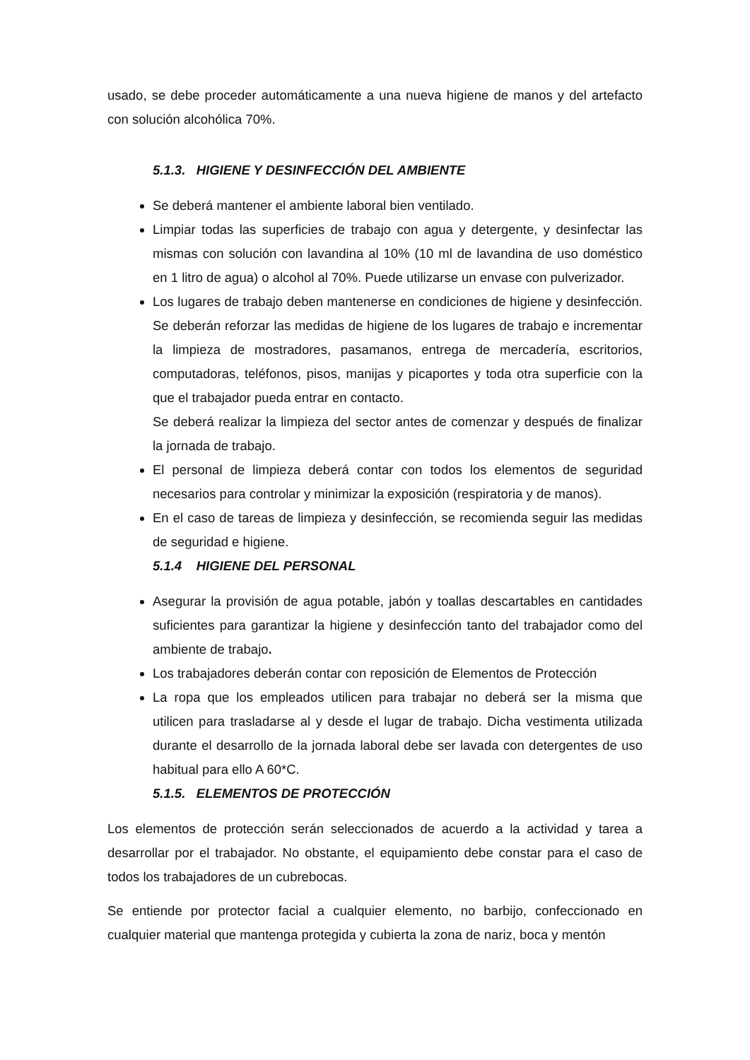usado, se debe proceder automáticamente a una nueva higiene de manos y del artefacto con solución alcohólica 70%.
5.1.3. HIGIENE Y DESINFECCIÓN DEL AMBIENTE
Se deberá mantener el ambiente laboral bien ventilado.
Limpiar todas las superficies de trabajo con agua y detergente, y desinfectar las mismas con solución con lavandina al 10% (10 ml de lavandina de uso doméstico en 1 litro de agua) o alcohol al 70%. Puede utilizarse un envase con pulverizador.
Los lugares de trabajo deben mantenerse en condiciones de higiene y desinfección. Se deberán reforzar las medidas de higiene de los lugares de trabajo e incrementar la limpieza de mostradores, pasamanos, entrega de mercadería, escritorios, computadoras, teléfonos, pisos, manijas y picaportes y toda otra superficie con la que el trabajador pueda entrar en contacto.
Se deberá realizar la limpieza del sector antes de comenzar y después de finalizar la jornada de trabajo.
El personal de limpieza deberá contar con todos los elementos de seguridad necesarios para controlar y minimizar la exposición (respiratoria y de manos).
En el caso de tareas de limpieza y desinfección, se recomienda seguir las medidas de seguridad e higiene.
5.1.4 HIGIENE DEL PERSONAL
Asegurar la provisión de agua potable, jabón y toallas descartables en cantidades suficientes para garantizar la higiene y desinfección tanto del trabajador como del ambiente de trabajo.
Los trabajadores deberán contar con reposición de Elementos de Protección
La ropa que los empleados utilicen para trabajar no deberá ser la misma que utilicen para trasladarse al y desde el lugar de trabajo. Dicha vestimenta utilizada durante el desarrollo de la jornada laboral debe ser lavada con detergentes de uso habitual para ello A 60*C.
5.1.5. ELEMENTOS DE PROTECCIÓN
Los elementos de protección serán seleccionados de acuerdo a la actividad y tarea a desarrollar por el trabajador. No obstante, el equipamiento debe constar para el caso de todos los trabajadores de un cubrebocas.
Se entiende por protector facial a cualquier elemento, no barbijo, confeccionado en cualquier material que mantenga protegida y cubierta la zona de nariz, boca y mentón